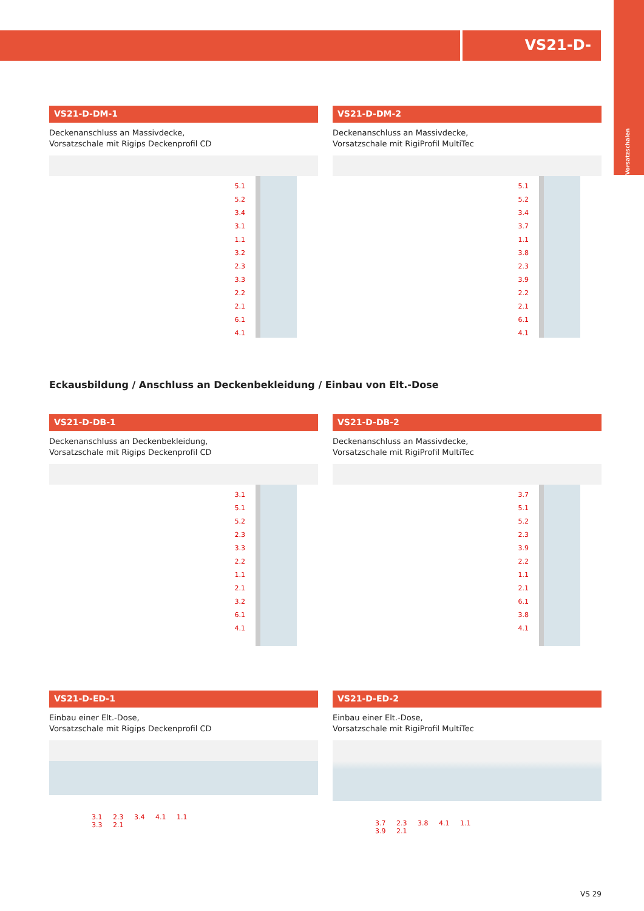VS21-D-
Vorsatzschalen
VS21-D-DM-1
Deckenanschluss an Massivdecke,
Vorsatzschale mit Rigips Deckenprofil CD
5.1
5.2
3.4
3.1
1.1
3.2
2.3
3.3
2.2
2.1
6.1
4.1
VS21-D-DM-2
Deckenanschluss an Massivdecke,
Vorsatzschale mit RigiProfil MultiTec
5.1
5.2
3.4
3.7
1.1
3.8
2.3
3.9
2.2
2.1
6.1
4.1
Eckausbildung / Anschluss an Deckenbekleidung / Einbau von Elt.-Dose
VS21-D-DB-1
Deckenanschluss an Deckenbekleidung,
Vorsatzschale mit Rigips Deckenprofil CD
3.1
5.1
5.2
2.3
3.3
2.2
1.1
2.1
3.2
6.1
4.1
VS21-D-DB-2
Deckenanschluss an Massivdecke,
Vorsatzschale mit RigiProfil MultiTec
3.7
5.1
5.2
2.3
3.9
2.2
1.1
2.1
6.1
3.8
4.1
VS21-D-ED-1
Einbau einer Elt.-Dose,
Vorsatzschale mit Rigips Deckenprofil CD
3.1 2.3 3.4 4.1 1.1
3.3 2.1
VS21-D-ED-2
Einbau einer Elt.-Dose,
Vorsatzschale mit RigiProfil MultiTec
3.7 2.3 3.8 4.1 1.1
3.9 2.1
VS 29